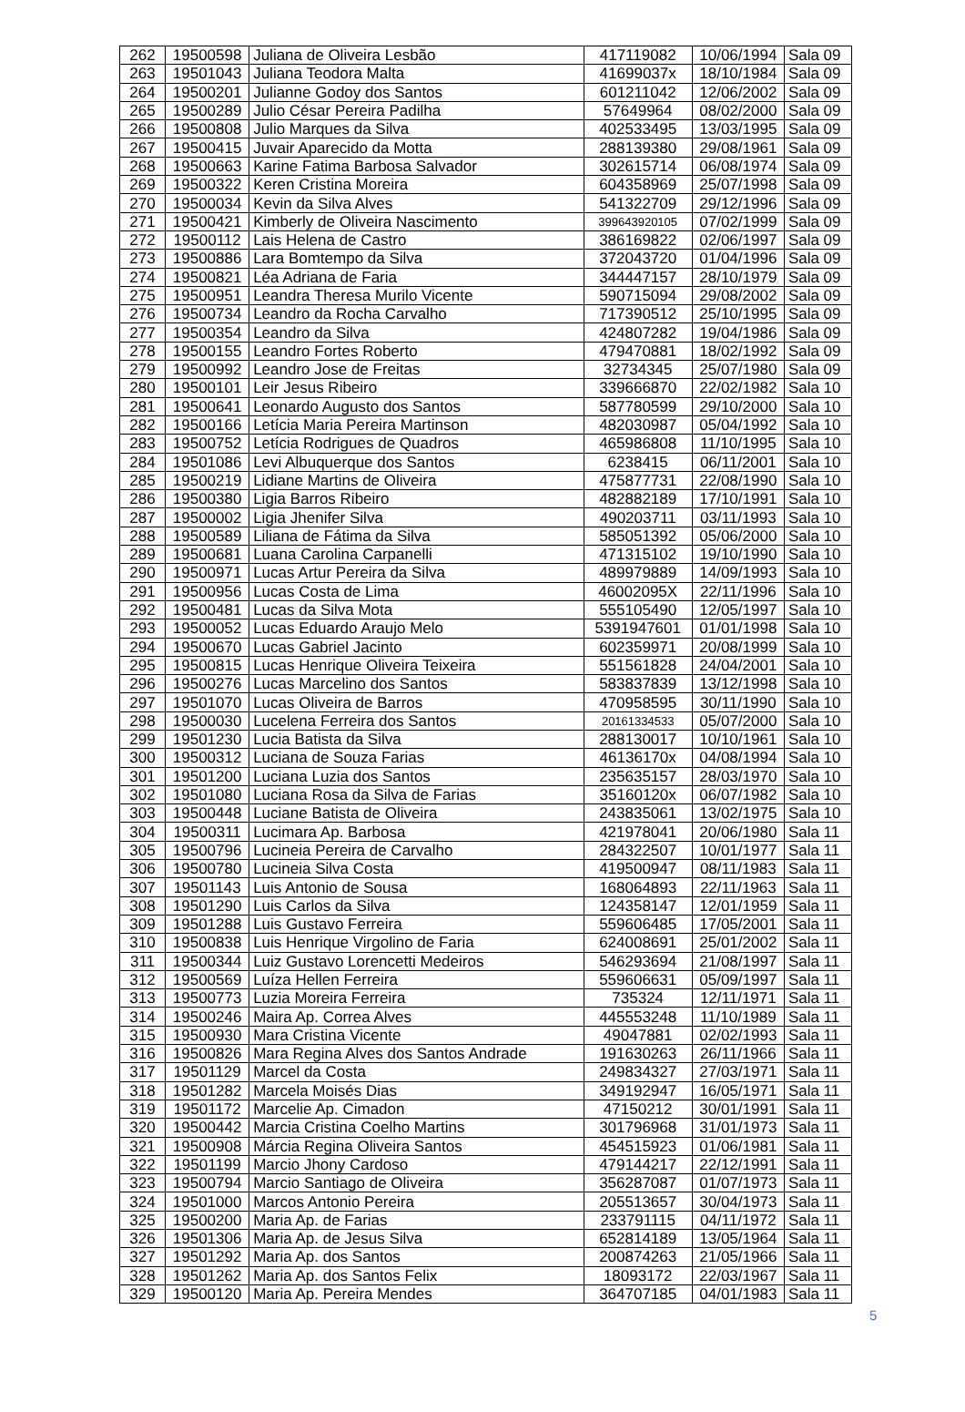| 262 | 19500598 | Juliana de Oliveira Lesbão | 417119082 | 10/06/1994 | Sala 09 |
| 263 | 19501043 | Juliana Teodora Malta | 41699037x | 18/10/1984 | Sala 09 |
| 264 | 19500201 | Julianne Godoy dos Santos | 601211042 | 12/06/2002 | Sala 09 |
| 265 | 19500289 | Julio César Pereira Padilha | 57649964 | 08/02/2000 | Sala 09 |
| 266 | 19500808 | Julio Marques da Silva | 402533495 | 13/03/1995 | Sala 09 |
| 267 | 19500415 | Juvair Aparecido da Motta | 288139380 | 29/08/1961 | Sala 09 |
| 268 | 19500663 | Karine Fatima Barbosa Salvador | 302615714 | 06/08/1974 | Sala 09 |
| 269 | 19500322 | Keren Cristina Moreira | 604358969 | 25/07/1998 | Sala 09 |
| 270 | 19500034 | Kevin da Silva Alves | 541322709 | 29/12/1996 | Sala 09 |
| 271 | 19500421 | Kimberly de Oliveira Nascimento | 399643920105 | 07/02/1999 | Sala 09 |
| 272 | 19500112 | Lais Helena de Castro | 386169822 | 02/06/1997 | Sala 09 |
| 273 | 19500886 | Lara Bomtempo da Silva | 372043720 | 01/04/1996 | Sala 09 |
| 274 | 19500821 | Léa Adriana de Faria | 344447157 | 28/10/1979 | Sala 09 |
| 275 | 19500951 | Leandra Theresa Murilo Vicente | 590715094 | 29/08/2002 | Sala 09 |
| 276 | 19500734 | Leandro da Rocha Carvalho | 717390512 | 25/10/1995 | Sala 09 |
| 277 | 19500354 | Leandro da Silva | 424807282 | 19/04/1986 | Sala 09 |
| 278 | 19500155 | Leandro Fortes Roberto | 479470881 | 18/02/1992 | Sala 09 |
| 279 | 19500992 | Leandro Jose de Freitas | 32734345 | 25/07/1980 | Sala 09 |
| 280 | 19500101 | Leir Jesus Ribeiro | 339666870 | 22/02/1982 | Sala 10 |
| 281 | 19500641 | Leonardo Augusto dos Santos | 587780599 | 29/10/2000 | Sala 10 |
| 282 | 19500166 | Letícia Maria Pereira Martinson | 482030987 | 05/04/1992 | Sala 10 |
| 283 | 19500752 | Letícia Rodrigues de Quadros | 465986808 | 11/10/1995 | Sala 10 |
| 284 | 19501086 | Levi Albuquerque dos Santos | 6238415 | 06/11/2001 | Sala 10 |
| 285 | 19500219 | Lidiane Martins de Oliveira | 475877731 | 22/08/1990 | Sala 10 |
| 286 | 19500380 | Ligia Barros Ribeiro | 482882189 | 17/10/1991 | Sala 10 |
| 287 | 19500002 | Ligia Jhenifer Silva | 490203711 | 03/11/1993 | Sala 10 |
| 288 | 19500589 | Liliana de Fátima da Silva | 585051392 | 05/06/2000 | Sala 10 |
| 289 | 19500681 | Luana Carolina Carpanelli | 471315102 | 19/10/1990 | Sala 10 |
| 290 | 19500971 | Lucas Artur Pereira da Silva | 489979889 | 14/09/1993 | Sala 10 |
| 291 | 19500956 | Lucas Costa de Lima | 46002095X | 22/11/1996 | Sala 10 |
| 292 | 19500481 | Lucas da Silva Mota | 555105490 | 12/05/1997 | Sala 10 |
| 293 | 19500052 | Lucas Eduardo Araujo Melo | 5391947601 | 01/01/1998 | Sala 10 |
| 294 | 19500670 | Lucas Gabriel Jacinto | 602359971 | 20/08/1999 | Sala 10 |
| 295 | 19500815 | Lucas Henrique Oliveira Teixeira | 551561828 | 24/04/2001 | Sala 10 |
| 296 | 19500276 | Lucas Marcelino dos Santos | 583837839 | 13/12/1998 | Sala 10 |
| 297 | 19501070 | Lucas Oliveira de Barros | 470958595 | 30/11/1990 | Sala 10 |
| 298 | 19500030 | Lucelena Ferreira dos Santos | 20161334533 | 05/07/2000 | Sala 10 |
| 299 | 19501230 | Lucia Batista da Silva | 288130017 | 10/10/1961 | Sala 10 |
| 300 | 19500312 | Luciana de Souza Farias | 46136170x | 04/08/1994 | Sala 10 |
| 301 | 19501200 | Luciana Luzia dos Santos | 235635157 | 28/03/1970 | Sala 10 |
| 302 | 19501080 | Luciana Rosa da Silva de Farias | 35160120x | 06/07/1982 | Sala 10 |
| 303 | 19500448 | Luciane Batista de Oliveira | 243835061 | 13/02/1975 | Sala 10 |
| 304 | 19500311 | Lucimara Ap. Barbosa | 421978041 | 20/06/1980 | Sala 11 |
| 305 | 19500796 | Lucineia Pereira de Carvalho | 284322507 | 10/01/1977 | Sala 11 |
| 306 | 19500780 | Lucineia Silva Costa | 419500947 | 08/11/1983 | Sala 11 |
| 307 | 19501143 | Luis Antonio de Sousa | 168064893 | 22/11/1963 | Sala 11 |
| 308 | 19501290 | Luis Carlos da Silva | 124358147 | 12/01/1959 | Sala 11 |
| 309 | 19501288 | Luis Gustavo Ferreira | 559606485 | 17/05/2001 | Sala 11 |
| 310 | 19500838 | Luis Henrique Virgolino de Faria | 624008691 | 25/01/2002 | Sala 11 |
| 311 | 19500344 | Luiz Gustavo Lorencetti Medeiros | 546293694 | 21/08/1997 | Sala 11 |
| 312 | 19500569 | Luíza Hellen Ferreira | 559606631 | 05/09/1997 | Sala 11 |
| 313 | 19500773 | Luzia Moreira Ferreira | 735324 | 12/11/1971 | Sala 11 |
| 314 | 19500246 | Maira Ap. Correa Alves | 445553248 | 11/10/1989 | Sala 11 |
| 315 | 19500930 | Mara Cristina Vicente | 49047881 | 02/02/1993 | Sala 11 |
| 316 | 19500826 | Mara Regina Alves dos Santos Andrade | 191630263 | 26/11/1966 | Sala 11 |
| 317 | 19501129 | Marcel da Costa | 249834327 | 27/03/1971 | Sala 11 |
| 318 | 19501282 | Marcela Moisés Dias | 349192947 | 16/05/1971 | Sala 11 |
| 319 | 19501172 | Marcelie Ap. Cimadon | 47150212 | 30/01/1991 | Sala 11 |
| 320 | 19500442 | Marcia Cristina Coelho Martins | 301796968 | 31/01/1973 | Sala 11 |
| 321 | 19500908 | Márcia Regina Oliveira Santos | 454515923 | 01/06/1981 | Sala 11 |
| 322 | 19501199 | Marcio Jhony Cardoso | 479144217 | 22/12/1991 | Sala 11 |
| 323 | 19500794 | Marcio Santiago de Oliveira | 356287087 | 01/07/1973 | Sala 11 |
| 324 | 19501000 | Marcos Antonio Pereira | 205513657 | 30/04/1973 | Sala 11 |
| 325 | 19500200 | Maria Ap. de Farias | 233791115 | 04/11/1972 | Sala 11 |
| 326 | 19501306 | Maria Ap. de Jesus Silva | 652814189 | 13/05/1964 | Sala 11 |
| 327 | 19501292 | Maria Ap. dos Santos | 200874263 | 21/05/1966 | Sala 11 |
| 328 | 19501262 | Maria Ap. dos Santos Felix | 18093172 | 22/03/1967 | Sala 11 |
| 329 | 19500120 | Maria Ap. Pereira Mendes | 364707185 | 04/01/1983 | Sala 11 |
5